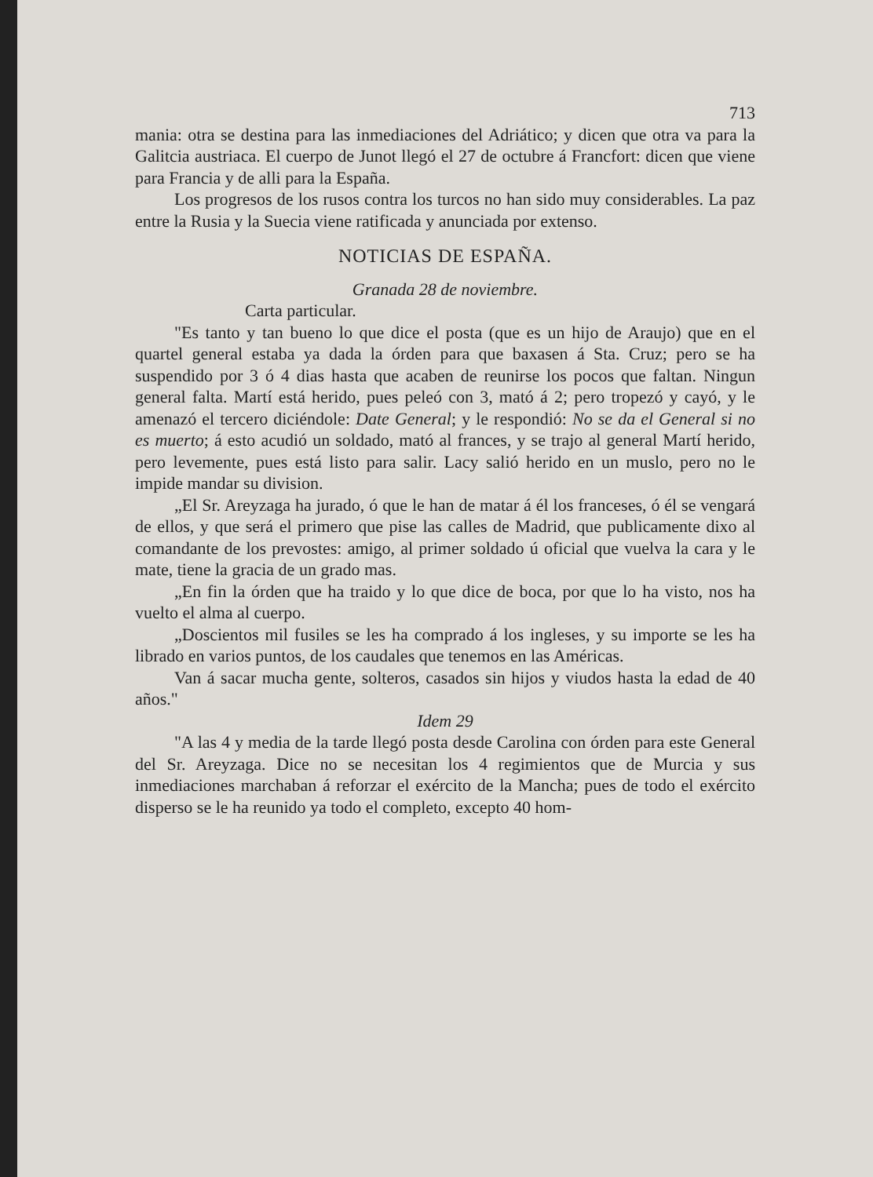713
mania: otra se destina para las inmediaciones del Adriático; y dicen que otra va para la Galitcia austriaca. El cuerpo de Junot llegó el 27 de octubre á Francfort: dicen que viene para Francia y de alli para la España.
Los progresos de los rusos contra los turcos no han sido muy considerables. La paz entre la Rusia y la Suecia viene ratificada y anunciada por extenso.
NOTICIAS DE ESPAÑA.
Granada 28 de noviembre.
Carta particular.
"Es tanto y tan bueno lo que dice el posta (que es un hijo de Araujo) que en el quartel general estaba ya dada la órden para que baxasen á Sta. Cruz; pero se ha suspendido por 3 ó 4 dias hasta que acaben de reunirse los pocos que faltan. Ningun general falta. Martí está herido, pues peleó con 3, mató á 2; pero tropezó y cayó, y le amenazó el tercero diciéndole: Date General; y le respondió: No se da el General si no es muerto; á esto acudió un soldado, mató al frances, y se trajo al general Martí herido, pero levemente, pues está listo para salir. Lacy salió herido en un muslo, pero no le impide mandar su division.
„El Sr. Areyzaga ha jurado, ó que le han de matar á él los franceses, ó él se vengará de ellos, y que será el primero que pise las calles de Madrid, que publicamente dixo al comandante de los prevostes: amigo, al primer soldado ú oficial que vuelva la cara y le mate, tiene la gracia de un grado mas.
„En fin la órden que ha traido y lo que dice de boca, por que lo ha visto, nos ha vuelto el alma al cuerpo.
„Doscientos mil fusiles se les ha comprado á los ingleses, y su importe se les ha librado en varios puntos, de los caudales que tenemos en las Américas.
Van á sacar mucha gente, solteros, casados sin hijos y viudos hasta la edad de 40 años."
Idem 29
"A las 4 y media de la tarde llegó posta desde Carolina con órden para este General del Sr. Areyzaga. Dice no se necesitan los 4 regimientos que de Murcia y sus inmediaciones marchaban á reforzar el exército de la Mancha; pues de todo el exército disperso se le ha reunido ya todo el completo, excepto 40 hom-